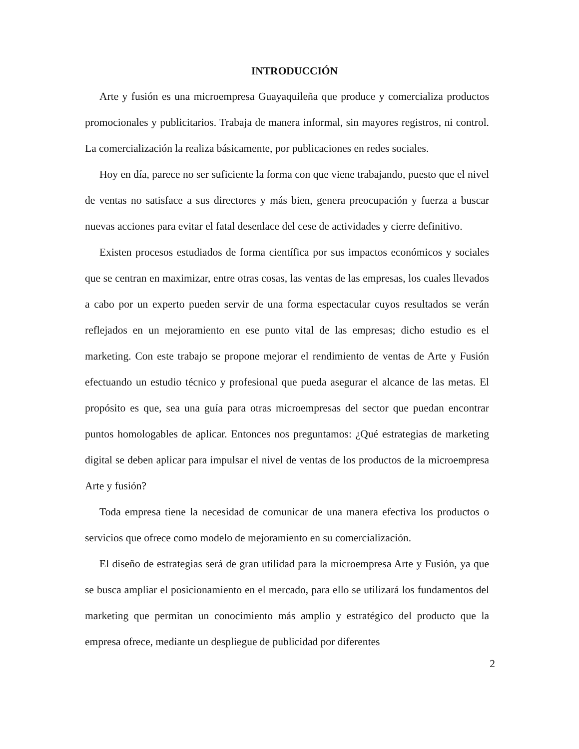INTRODUCCIÓN
Arte y fusión es una microempresa Guayaquileña que produce y comercializa productos promocionales y publicitarios. Trabaja de manera informal, sin mayores registros, ni control. La comercialización la realiza básicamente, por publicaciones en redes sociales.
Hoy en día, parece no ser suficiente la forma con que viene trabajando, puesto que el nivel de ventas no satisface a sus directores y más bien, genera preocupación y fuerza a buscar nuevas acciones para evitar el fatal desenlace del cese de actividades y cierre definitivo.
Existen procesos estudiados de forma científica por sus impactos económicos y sociales que se centran en maximizar, entre otras cosas, las ventas de las empresas, los cuales llevados a cabo por un experto pueden servir de una forma espectacular cuyos resultados se verán reflejados en un mejoramiento en ese punto vital de las empresas; dicho estudio es el marketing. Con este trabajo se propone mejorar el rendimiento de ventas de Arte y Fusión efectuando un estudio técnico y profesional que pueda asegurar el alcance de las metas. El propósito es que, sea una guía para otras microempresas del sector que puedan encontrar puntos homologables de aplicar. Entonces nos preguntamos: ¿Qué estrategias de marketing digital se deben aplicar para impulsar el nivel de ventas de los productos de la microempresa Arte y fusión?
Toda empresa tiene la necesidad de comunicar de una manera efectiva los productos o servicios que ofrece como modelo de mejoramiento en su comercialización.
El diseño de estrategias será de gran utilidad para la microempresa Arte y Fusión, ya que se busca ampliar el posicionamiento en el mercado, para ello se utilizará los fundamentos del marketing que permitan un conocimiento más amplio y estratégico del producto que la empresa ofrece, mediante un despliegue de publicidad por diferentes
2